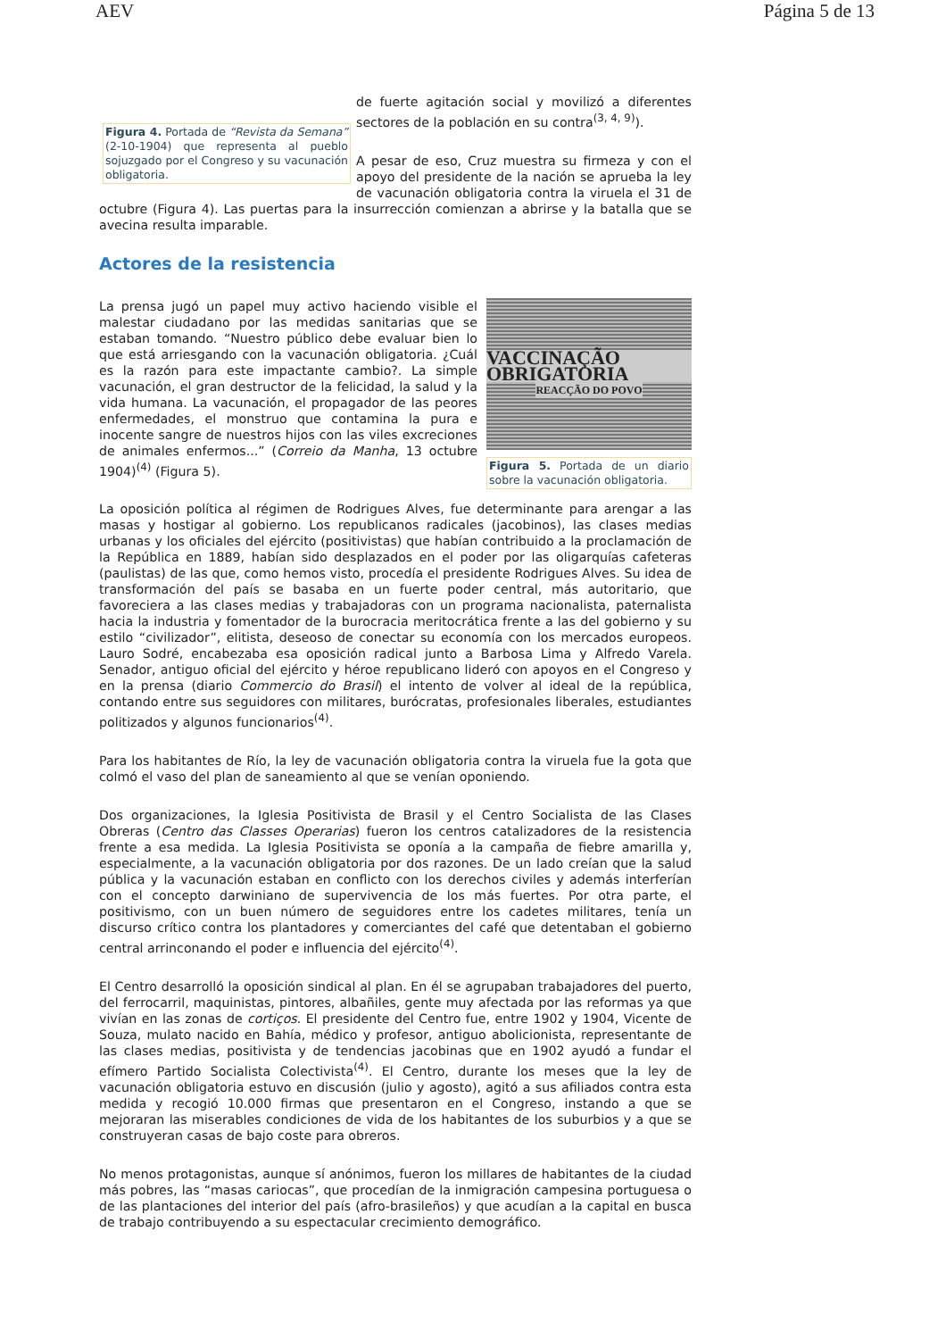AEV Página 5 de 13
Figura 4. Portada de “Revista da Semana” (2-10-1904) que representa al pueblo sojuzgado por el Congreso y su vacunación obligatoria.
de fuerte agitación social y movilizó a diferentes sectores de la población en su contra<sup>(3, 4, 9)</sup>).
A pesar de eso, Cruz muestra su firmeza y con el apoyo del presidente de la nación se aprueba la ley de vacunación obligatoria contra la viruela el 31 de octubre (Figura 4). Las puertas para la insurrección comienzan a abrirse y la batalla que se avecina resulta imparable.
Actores de la resistencia
VACCINAÇÃO OBRIGATORIA
REACÇÃO DO POVO
Figura 5. Portada de un diario sobre la vacunación obligatoria.
La prensa jugó un papel muy activo haciendo visible el malestar ciudadano por las medidas sanitarias que se estaban tomando. “Nuestro público debe evaluar bien lo que está arriesgando con la vacunación obligatoria. ¿Cuál es la razón para este impactante cambio?. La simple vacunación, el gran destructor de la felicidad, la salud y la vida humana. La vacunación, el propagador de las peores enfermedades, el monstruo que contamina la pura e inocente sangre de nuestros hijos con las viles excreciones de animales enfermos...” (Correio da Manha, 13 octubre 1904)<sup>(4)</sup> (Figura 5).
La oposición política al régimen de Rodrigues Alves, fue determinante para arengar a las masas y hostigar al gobierno. Los republicanos radicales (jacobinos), las clases medias urbanas y los oficiales del ejército (positivistas) que habían contribuido a la proclamación de la República en 1889, habían sido desplazados en el poder por las oligarquías cafeteras (paulistas) de las que, como hemos visto, procedía el presidente Rodrigues Alves. Su idea de transformación del país se basaba en un fuerte poder central, más autoritario, que favoreciera a las clases medias y trabajadoras con un programa nacionalista, paternalista hacia la industria y fomentador de la burocracia meritocrática frente a las del gobierno y su estilo “civilizador”, elitista, deseoso de conectar su economía con los mercados europeos. Lauro Sodré, encabezaba esa oposición radical junto a Barbosa Lima y Alfredo Varela. Senador, antiguo oficial del ejército y héroe republicano lideró con apoyos en el Congreso y en la prensa (diario Commercio do Brasil) el intento de volver al ideal de la república, contando entre sus seguidores con militares, burócratas, profesionales liberales, estudiantes politizados y algunos funcionarios<sup>(4)</sup>.
Para los habitantes de Río, la ley de vacunación obligatoria contra la viruela fue la gota que colmó el vaso del plan de saneamiento al que se venían oponiendo.
Dos organizaciones, la Iglesia Positivista de Brasil y el Centro Socialista de las Clases Obreras (Centro das Classes Operarias) fueron los centros catalizadores de la resistencia frente a esa medida. La Iglesia Positivista se oponía a la campaña de fiebre amarilla y, especialmente, a la vacunación obligatoria por dos razones. De un lado creían que la salud pública y la vacunación estaban en conflicto con los derechos civiles y además interferían con el concepto darwiniano de supervivencia de los más fuertes. Por otra parte, el positivismo, con un buen número de seguidores entre los cadetes militares, tenía un discurso crítico contra los plantadores y comerciantes del café que detentaban el gobierno central arrinconando el poder e influencia del ejército<sup>(4)</sup>.
El Centro desarrolló la oposición sindical al plan. En él se agrupaban trabajadores del puerto, del ferrocarril, maquinistas, pintores, albañiles, gente muy afectada por las reformas ya que vivían en las zonas de cortiços. El presidente del Centro fue, entre 1902 y 1904, Vicente de Souza, mulato nacido en Bahía, médico y profesor, antiguo abolicionista, representante de las clases medias, positivista y de tendencias jacobinas que en 1902 ayudó a fundar el efímero Partido Socialista Colectivista<sup>(4)</sup>. El Centro, durante los meses que la ley de vacunación obligatoria estuvo en discusión (julio y agosto), agitó a sus afiliados contra esta medida y recogió 10.000 firmas que presentaron en el Congreso, instando a que se mejoraran las miserables condiciones de vida de los habitantes de los suburbios y a que se construyeran casas de bajo coste para obreros.
No menos protagonistas, aunque sí anónimos, fueron los millares de habitantes de la ciudad más pobres, las “masas cariocas”, que procedían de la inmigración campesina portuguesa o de las plantaciones del interior del país (afro-brasileños) y que acudían a la capital en busca de trabajo contribuyendo a su espectacular crecimiento demográfico.